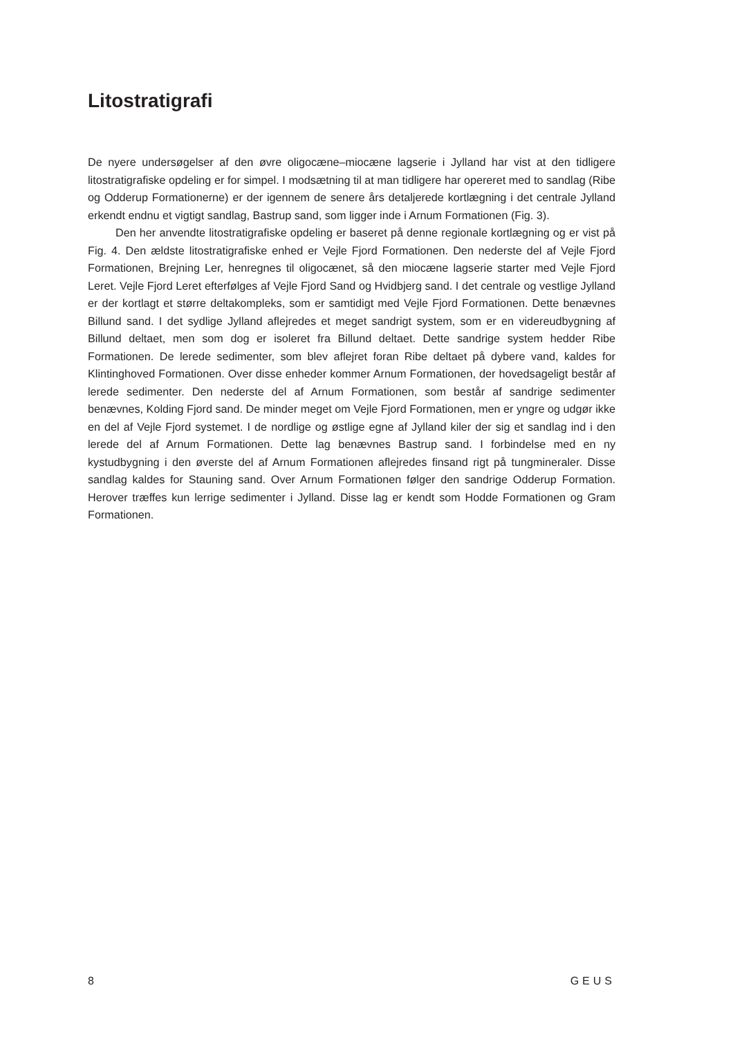Litostratigrafi
De nyere undersøgelser af den øvre oligocæne–miocæne lagserie i Jylland har vist at den tidligere litostratigrafiske opdeling er for simpel. I modsætning til at man tidligere har opereret med to sandlag (Ribe og Odderup Formationerne) er der igennem de senere års detaljerede kortlægning i det centrale Jylland erkendt endnu et vigtigt sandlag, Bastrup sand, som ligger inde i Arnum Formationen (Fig. 3).
Den her anvendte litostratigrafiske opdeling er baseret på denne regionale kortlægning og er vist på Fig. 4. Den ældste litostratigrafiske enhed er Vejle Fjord Formationen. Den nederste del af Vejle Fjord Formationen, Brejning Ler, henregnes til oligocænet, så den miocæne lagserie starter med Vejle Fjord Leret. Vejle Fjord Leret efterfølges af Vejle Fjord Sand og Hvidbjerg sand. I det centrale og vestlige Jylland er der kortlagt et større deltakompleks, som er samtidigt med Vejle Fjord Formationen. Dette benævnes Billund sand. I det sydlige Jylland aflejredes et meget sandrigt system, som er en videreudbygning af Billund deltaet, men som dog er isoleret fra Billund deltaet. Dette sandrige system hedder Ribe Formationen. De lerede sedimenter, som blev aflejret foran Ribe deltaet på dybere vand, kaldes for Klintinghoved Formationen. Over disse enheder kommer Arnum Formationen, der hovedsageligt består af lerede sedimenter. Den nederste del af Arnum Formationen, som består af sandrige sedimenter benævnes, Kolding Fjord sand. De minder meget om Vejle Fjord Formationen, men er yngre og udgør ikke en del af Vejle Fjord systemet. I de nordlige og østlige egne af Jylland kiler der sig et sandlag ind i den lerede del af Arnum Formationen. Dette lag benævnes Bastrup sand. I forbindelse med en ny kystudbygning i den øverste del af Arnum Formationen aflejredes finsand rigt på tungmineraler. Disse sandlag kaldes for Stauning sand. Over Arnum Formationen følger den sandrige Odderup Formation. Herover træffes kun lerrige sedimenter i Jylland. Disse lag er kendt som Hodde Formationen og Gram Formationen.
8 GEUS